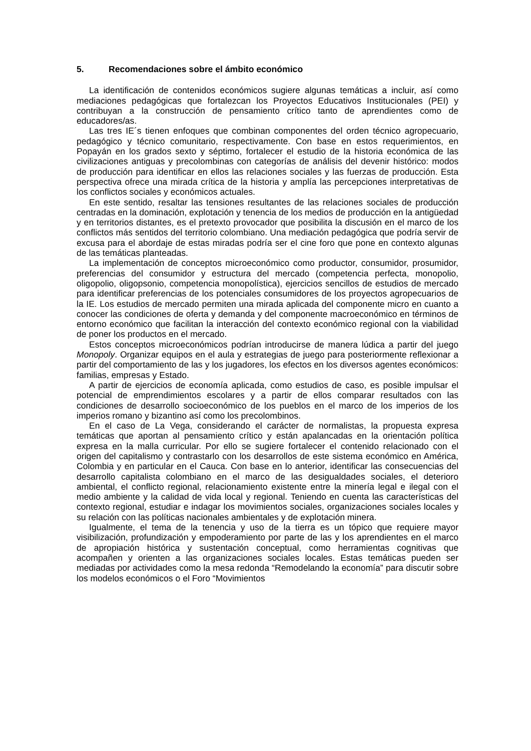5. Recomendaciones sobre el ámbito económico
La identificación de contenidos económicos sugiere algunas temáticas a incluir, así como mediaciones pedagógicas que fortalezcan los Proyectos Educativos Institucionales (PEI) y contribuyan a la construcción de pensamiento crítico tanto de aprendientes como de educadores/as.
Las tres IE´s tienen enfoques que combinan componentes del orden técnico agropecuario, pedagógico y técnico comunitario, respectivamente. Con base en estos requerimientos, en Popayán en los grados sexto y séptimo, fortalecer el estudio de la historia económica de las civilizaciones antiguas y precolombinas con categorías de análisis del devenir histórico: modos de producción para identificar en ellos las relaciones sociales y las fuerzas de producción. Esta perspectiva ofrece una mirada crítica de la historia y amplía las percepciones interpretativas de los conflictos sociales y económicos actuales.
En este sentido, resaltar las tensiones resultantes de las relaciones sociales de producción centradas en la dominación, explotación y tenencia de los medios de producción en la antigüedad y en territorios distantes, es el pretexto provocador que posibilita la discusión en el marco de los conflictos más sentidos del territorio colombiano. Una mediación pedagógica que podría servir de excusa para el abordaje de estas miradas podría ser el cine foro que pone en contexto algunas de las temáticas planteadas.
La implementación de conceptos microeconómico como productor, consumidor, prosumidor, preferencias del consumidor y estructura del mercado (competencia perfecta, monopolio, oligopolio, oligopsonio, competencia monopolística), ejercicios sencillos de estudios de mercado para identificar preferencias de los potenciales consumidores de los proyectos agropecuarios de la IE. Los estudios de mercado permiten una mirada aplicada del componente micro en cuanto a conocer las condiciones de oferta y demanda y del componente macroeconómico en términos de entorno económico que facilitan la interacción del contexto económico regional con la viabilidad de poner los productos en el mercado.
Estos conceptos microeconómicos podrían introducirse de manera lúdica a partir del juego Monopoly. Organizar equipos en el aula y estrategias de juego para posteriormente reflexionar a partir del comportamiento de las y los jugadores, los efectos en los diversos agentes económicos: familias, empresas y Estado.
A partir de ejercicios de economía aplicada, como estudios de caso, es posible impulsar el potencial de emprendimientos escolares y a partir de ellos comparar resultados con las condiciones de desarrollo socioeconómico de los pueblos en el marco de los imperios de los imperios romano y bizantino así como los precolombinos.
En el caso de La Vega, considerando el carácter de normalistas, la propuesta expresa temáticas que aportan al pensamiento crítico y están apalancadas en la orientación política expresa en la malla curricular. Por ello se sugiere fortalecer el contenido relacionado con el origen del capitalismo y contrastarlo con los desarrollos de este sistema económico en América, Colombia y en particular en el Cauca. Con base en lo anterior, identificar las consecuencias del desarrollo capitalista colombiano en el marco de las desigualdades sociales, el deterioro ambiental, el conflicto regional, relacionamiento existente entre la minería legal e ilegal con el medio ambiente y la calidad de vida local y regional. Teniendo en cuenta las características del contexto regional, estudiar e indagar los movimientos sociales, organizaciones sociales locales y su relación con las políticas nacionales ambientales y de explotación minera.
Igualmente, el tema de la tenencia y uso de la tierra es un tópico que requiere mayor visibilización, profundización y empoderamiento por parte de las y los aprendientes en el marco de apropiación histórica y sustentación conceptual, como herramientas cognitivas que acompañen y orienten a las organizaciones sociales locales. Estas temáticas pueden ser mediadas por actividades como la mesa redonda “Remodelando la economía” para discutir sobre los modelos económicos o el Foro “Movimientos